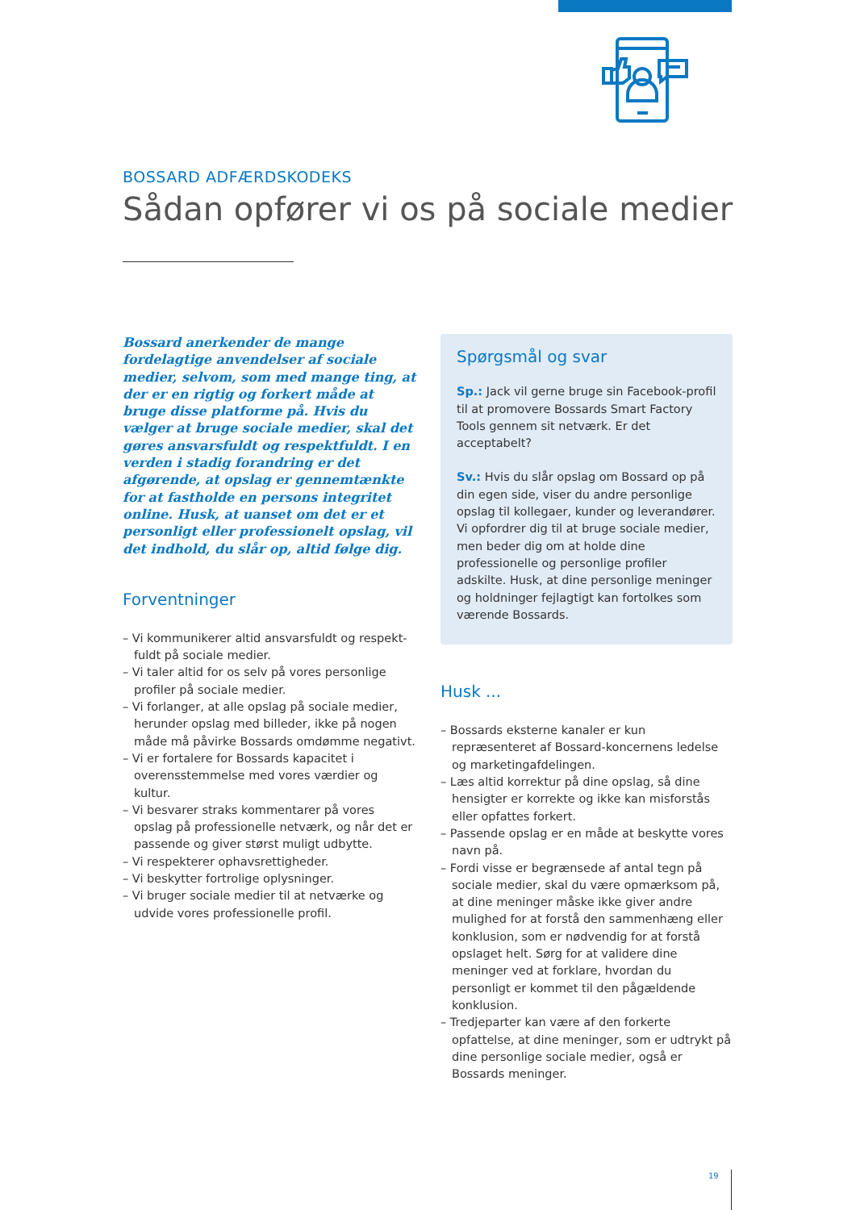BOSSARD ADFÆRDSKODEKS
Sådan opfører vi os på sociale medier
Bossard anerkender de mange fordelagtige anvendelser af sociale medier, selvom, som med mange ting, at der er en rigtig og forkert måde at bruge disse platforme på. Hvis du vælger at bruge sociale medier, skal det gøres ansvarsfuldt og respektfuldt. I en verden i stadig forandring er det afgørende, at opslag er gennemtænkte for at fastholde en persons integritet online. Husk, at uanset om det er et personligt eller professionelt opslag, vil det indhold, du slår op, altid følge dig.
Forventninger
– Vi kommunikerer altid ansvarsfuldt og respekt­fuldt på sociale medier.
– Vi taler altid for os selv på vores personlige profiler på sociale medier.
– Vi forlanger, at alle opslag på sociale medier, herunder opslag med billeder, ikke på nogen måde må påvirke Bossards omdømme negativt.
– Vi er fortalere for Bossards kapacitet i overensstemmelse med vores værdier og kultur.
– Vi besvarer straks kommentarer på vores opslag på professionelle netværk, og når det er passende og giver størst muligt udbytte.
– Vi respekterer ophavsrettigheder.
– Vi beskytter fortrolige oplysninger.
– Vi bruger sociale medier til at netværke og udvide vores professionelle profil.
Spørgsmål og svar
Sp.: Jack vil gerne bruge sin Facebook-profil til at promovere Bossards Smart Factory Tools gennem sit netværk. Er det acceptabelt?
Sv.: Hvis du slår opslag om Bossard op på din egen side, viser du andre personlige opslag til kollegaer, kunder og leverandører. Vi opfordrer dig til at bruge sociale medier, men beder dig om at holde dine professionelle og personlige profiler adskilte. Husk, at dine personlige meninger og holdninger fejlagtigt kan fortolkes som værende Bossards.
Husk ...
– Bossards eksterne kanaler er kun repræsenteret af Bossard-koncernens ledelse og marketing­afdelingen.
– Læs altid korrektur på dine opslag, så dine hensigter er korrekte og ikke kan misforstås eller opfattes forkert.
– Passende opslag er en måde at beskytte vores navn på.
– Fordi visse er begrænsede af antal tegn på sociale medier, skal du være opmærksom på, at dine meninger måske ikke giver andre mulighed for at forstå den sammenhæng eller konklusion, som er nødvendig for at forstå opslaget helt. Sørg for at validere dine meninger ved at forklare, hvordan du personligt er kommet til den pågældende konklusion.
– Tredjeparter kan være af den forkerte opfattelse, at dine meninger, som er udtrykt på dine personlige sociale medier, også er Bossards meninger.
19